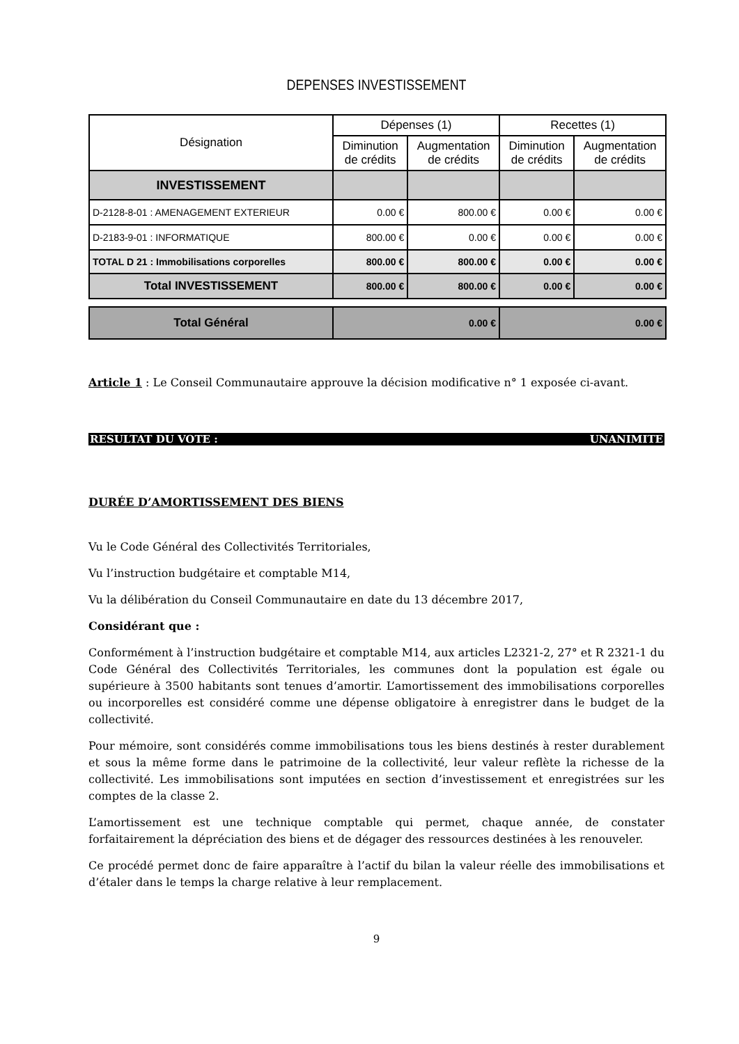DEPENSES INVESTISSEMENT
| Désignation | Dépenses (1) | | Recettes (1) | |
| --- | --- | --- | --- | --- |
| | Diminution de crédits | Augmentation de crédits | Diminution de crédits | Augmentation de crédits |
| INVESTISSEMENT | | | | |
| D-2128-8-01 : AMENAGEMENT EXTERIEUR | 0.00 € | 800.00 € | 0.00 € | 0.00 € |
| D-2183-9-01 : INFORMATIQUE | 800.00 € | 0.00 € | 0.00 € | 0.00 € |
| TOTAL D 21 : Immobilisations corporelles | 800.00 € | 800.00 € | 0.00 € | 0.00 € |
| Total INVESTISSEMENT | 800.00 € | 800.00 € | 0.00 € | 0.00 € |
| Total Général | 0.00 € | | 0.00 € | |
Article 1 : Le Conseil Communautaire approuve la décision modificative n° 1 exposée ci-avant.
RESULTAT DU VOTE : UNANIMITE
DURÉE D’AMORTISSEMENT DES BIENS
Vu le Code Général des Collectivités Territoriales,
Vu l’instruction budgétaire et comptable M14,
Vu la délibération du Conseil Communautaire en date du 13 décembre 2017,
Considérant que :
Conformément à l’instruction budgétaire et comptable M14, aux articles L2321-2, 27° et R 2321-1 du Code Général des Collectivités Territoriales, les communes dont la population est égale ou supérieure à 3500 habitants sont tenues d’amortir. L’amortissement des immobilisations corporelles ou incorporelles est considéré comme une dépense obligatoire à enregistrer dans le budget de la collectivité.
Pour mémoire, sont considérés comme immobilisations tous les biens destinés à rester durablement et sous la même forme dans le patrimoine de la collectivité, leur valeur reflète la richesse de la collectivité. Les immobilisations sont imputées en section d’investissement et enregistrées sur les comptes de la classe 2.
L’amortissement est une technique comptable qui permet, chaque année, de constater forfaitairement la dépréciation des biens et de dégager des ressources destinées à les renouveler.
Ce procédé permet donc de faire apparaître à l’actif du bilan la valeur réelle des immobilisations et d’étaler dans le temps la charge relative à leur remplacement.
9